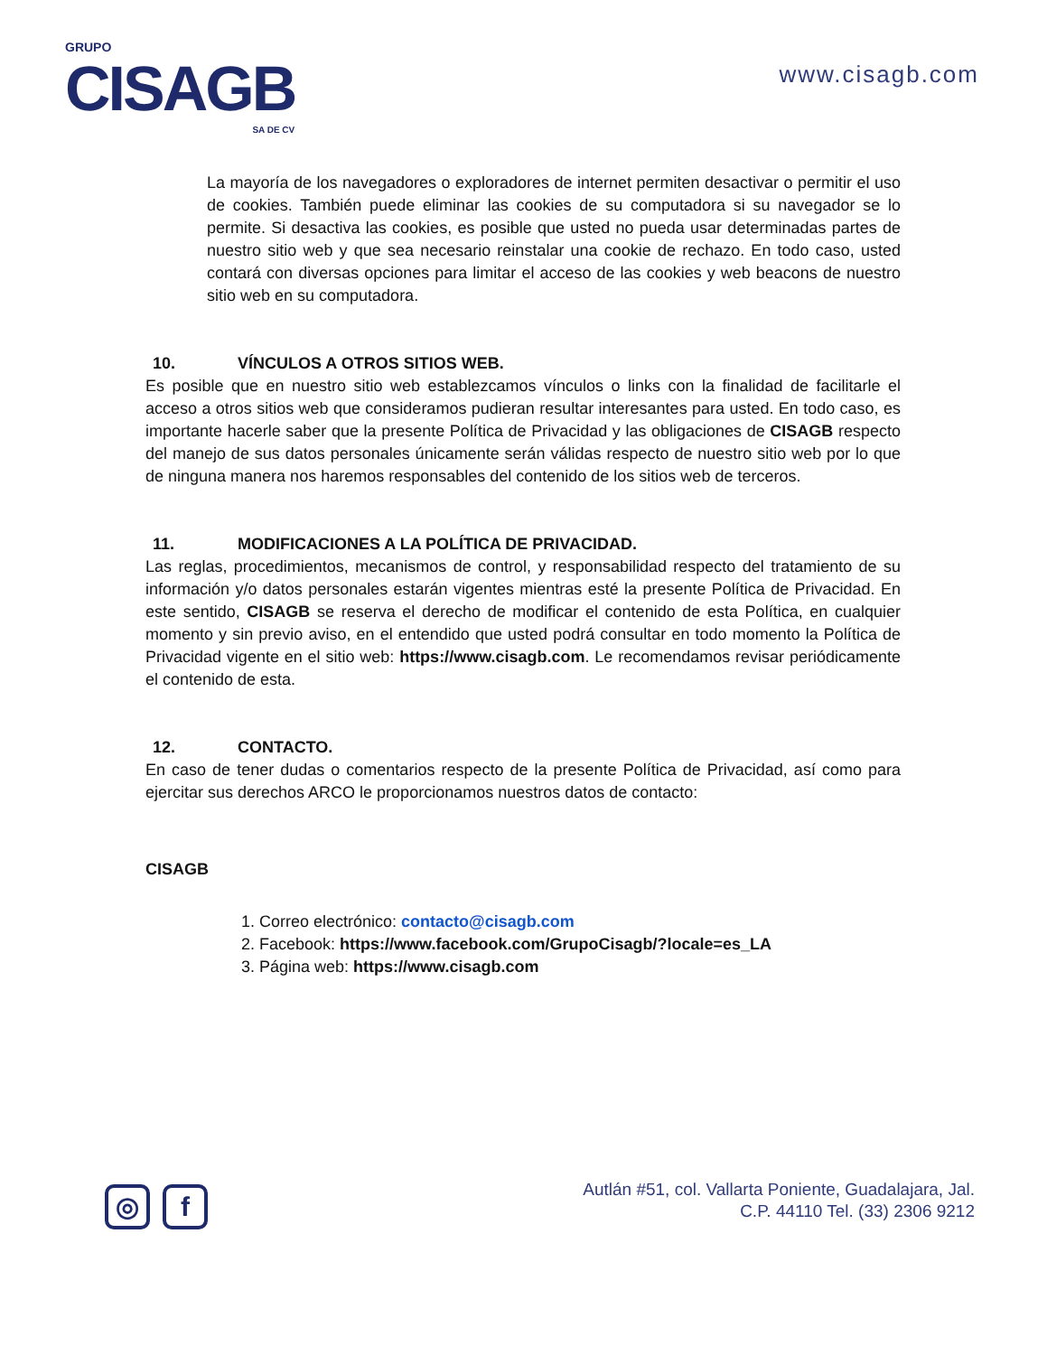GRUPO
CISAGB
SA DE CV
www.cisagb.com
La mayoría de los navegadores o exploradores de internet permiten desactivar o permitir el uso de cookies. También puede eliminar las cookies de su computadora si su navegador se lo permite. Si desactiva las cookies, es posible que usted no pueda usar determinadas partes de nuestro sitio web y que sea necesario reinstalar una cookie de rechazo. En todo caso, usted contará con diversas opciones para limitar el acceso de las cookies y web beacons de nuestro sitio web en su computadora.
10. VÍNCULOS A OTROS SITIOS WEB.
Es posible que en nuestro sitio web establezcamos vínculos o links con la finalidad de facilitarle el acceso a otros sitios web que consideramos pudieran resultar interesantes para usted. En todo caso, es importante hacerle saber que la presente Política de Privacidad y las obligaciones de CISAGB respecto del manejo de sus datos personales únicamente serán válidas respecto de nuestro sitio web por lo que de ninguna manera nos haremos responsables del contenido de los sitios web de terceros.
11. MODIFICACIONES A LA POLÍTICA DE PRIVACIDAD.
Las reglas, procedimientos, mecanismos de control, y responsabilidad respecto del tratamiento de su información y/o datos personales estarán vigentes mientras esté la presente Política de Privacidad. En este sentido, CISAGB se reserva el derecho de modificar el contenido de esta Política, en cualquier momento y sin previo aviso, en el entendido que usted podrá consultar en todo momento la Política de Privacidad vigente en el sitio web: https://www.cisagb.com. Le recomendamos revisar periódicamente el contenido de esta.
12. CONTACTO.
En caso de tener dudas o comentarios respecto de la presente Política de Privacidad, así como para ejercitar sus derechos ARCO le proporcionamos nuestros datos de contacto:
CISAGB
1. Correo electrónico: contacto@cisagb.com
2. Facebook: https://www.facebook.com/GrupoCisagb/?locale=es_LA
3. Página web: https://www.cisagb.com
◎ f
Autlán #51, col. Vallarta Poniente, Guadalajara, Jal.
C.P. 44110 Tel. (33) 2306 9212